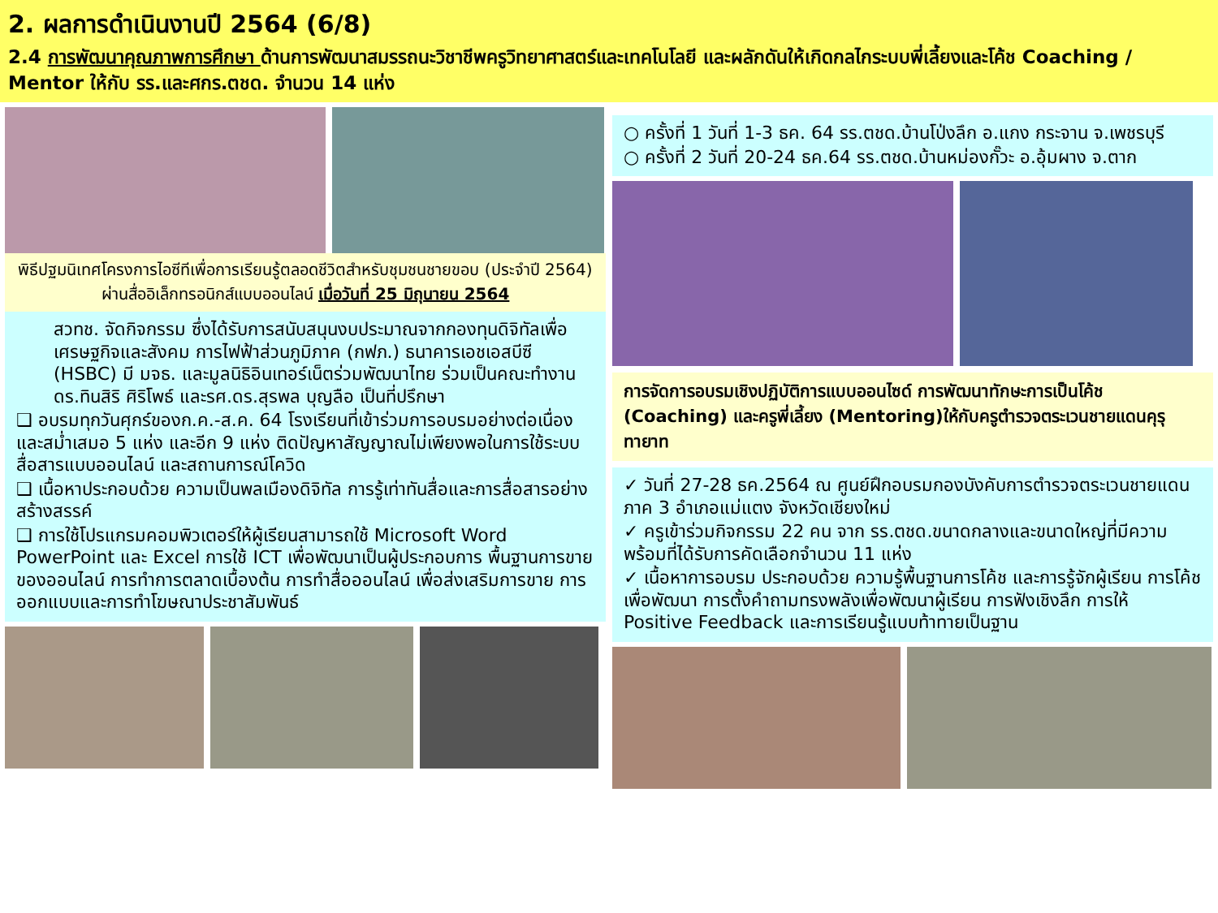2. ผลการดำเนินงานปี 2564 (6/8)
2.4 การพัฒนาคุณภาพการศึกษา ด้านการพัฒนาสมรรถนะวิชาชีพครูวิทยาศาสตร์และเทคโนโลยี และผลักดันให้เกิดกลไกระบบพี่เลี้ยงและโค้ช Coaching / Mentor ให้กับ รร.และศกร.ตชด. จำนวน 14 แห่ง
พิธีปฐมนิเทศโครงการไอซีทีเพื่อการเรียนรู้ตลอดชีวิตสำหรับชุมชนชายขอบ (ประจำปี 2564) ผ่านสื่ออิเล็กทรอนิกส์แบบออนไลน์ เมื่อวันที่ 25 มิถุนายน 2564
สวทช. จัดกิจกรรม ซึ่งได้รับการสนับสนุนงบประมาณจากกองทุนดิจิทัลเพื่อเศรษฐกิจและสังคม การไฟฟ้าส่วนภูมิภาค (กฟภ.) ธนาคารเอชเอสบีซี (HSBC) มี มจธ. และมูลนิธิอินเทอร์เน็ตร่วมพัฒนาไทย ร่วมเป็นคณะทำงาน ดร.ทินสิริ ศิริโพธ์ และรศ.ดร.สุรพล บุญลือ เป็นที่ปรึกษา
❑ อบรมทุกวันศุกร์ของก.ค.-ส.ค. 64 โรงเรียนที่เข้าร่วมการอบรมอย่างต่อเนื่องและสม่ำเสมอ 5 แห่ง และอีก 9 แห่ง ติดปัญหาสัญญาณไม่เพียงพอในการใช้ระบบสื่อสารแบบออนไลน์ และสถานการณ์โควิด
❑ เนื้อหาประกอบด้วย ความเป็นพลเมืองดิจิทัล การรู้เท่าทันสื่อและการสื่อสารอย่างสร้างสรรค์
❑ การใช้โปรแกรมคอมพิวเตอร์ให้ผู้เรียนสามารถใช้ Microsoft Word PowerPoint และ Excel การใช้ ICT เพื่อพัฒนาเป็นผู้ประกอบการ พื้นฐานการขายของออนไลน์ การทำการตลาดเบื้องต้น การทำสื่อออนไลน์ เพื่อส่งเสริมการขาย การออกแบบและการทำโฆษณาประชาสัมพันธ์
○ ครั้งที่ 1 วันที่ 1-3 ธค. 64 รร.ตชด.บ้านโป่งลึก อ.แกง กระจาน จ.เพชรบุรี
○ ครั้งที่ 2 วันที่ 20-24 ธค.64 รร.ตชด.บ้านหม่องกั๊วะ อ.อุ้มผาง จ.ตาก
การจัดการอบรมเชิงปฏิบัติการแบบออนไซด์ การพัฒนาทักษะการเป็นโค้ช (Coaching) และครูพี่เลี้ยง (Mentoring)ให้กับครูตำรวจตระเวนชายแดนคุรุทายาท
✓ วันที่ 27-28 ธค.2564 ณ ศูนย์ฝึกอบรมกองบังคับการตำรวจตระเวนชายแดนภาค 3 อำเภอแม่แตง จังหวัดเชียงใหม่
✓ ครูเข้าร่วมกิจกรรม 22 คน จาก รร.ตชด.ขนาดกลางและขนาดใหญ่ที่มีความพร้อมที่ได้รับการคัดเลือกจำนวน 11 แห่ง
✓ เนื้อหาการอบรม ประกอบด้วย ความรู้พื้นฐานการโค้ช และการรู้จักผู้เรียน การโค้ชเพื่อพัฒนา การตั้งคำถามทรงพลังเพื่อพัฒนาผู้เรียน การฟังเชิงลึก การให้ Positive Feedback และการเรียนรู้แบบท้าทายเป็นฐาน